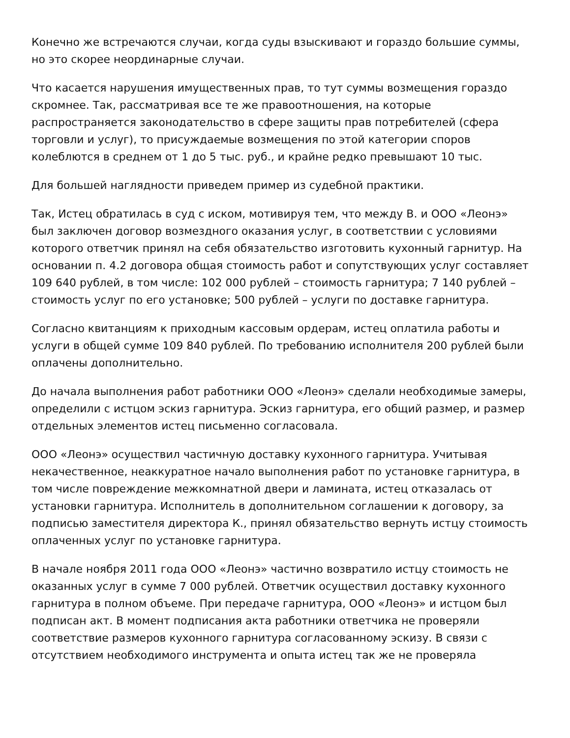Конечно же встречаются случаи, когда суды взыскивают и гораздо большие суммы, но это скорее неординарные случаи.
Что касается нарушения имущественных прав, то тут суммы возмещения гораздо скромнее. Так, рассматривая все те же правоотношения, на которые распространяется законодательство в сфере защиты прав потребителей (сфера торговли и услуг), то присуждаемые возмещения по этой категории споров колеблются в среднем от 1 до 5 тыс. руб., и крайне редко превышают 10 тыс.
Для большей наглядности приведем пример из судебной практики.
Так, Истец обратилась в суд с иском, мотивируя тем, что между В. и ООО «Леонэ» был заключен договор возмездного оказания услуг, в соответствии с условиями которого ответчик принял на себя обязательство изготовить кухонный гарнитур. На основании п. 4.2 договора общая стоимость работ и сопутствующих услуг составляет 109 640 рублей, в том числе: 102 000 рублей – стоимость гарнитура; 7 140 рублей – стоимость услуг по его установке; 500 рублей – услуги по доставке гарнитура.
Согласно квитанциям к приходным кассовым ордерам, истец оплатила работы и услуги в общей сумме 109 840 рублей. По требованию исполнителя 200 рублей были оплачены дополнительно.
До начала выполнения работ работники ООО «Леонэ» сделали необходимые замеры, определили с истцом эскиз гарнитура. Эскиз гарнитура, его общий размер, и размер отдельных элементов истец письменно согласовала.
ООО «Леонэ» осуществил частичную доставку кухонного гарнитура. Учитывая некачественное, неаккуратное начало выполнения работ по установке гарнитура, в том числе повреждение межкомнатной двери и ламината, истец отказалась от установки гарнитура. Исполнитель в дополнительном соглашении к договору, за подписью заместителя директора К., принял обязательство вернуть истцу стоимость оплаченных услуг по установке гарнитура.
В начале ноября 2011 года ООО «Леонэ» частично возвратило истцу стоимость не оказанных услуг в сумме 7 000 рублей. Ответчик осуществил доставку кухонного гарнитура в полном объеме. При передаче гарнитура, ООО «Леонэ» и истцом был подписан акт. В момент подписания акта работники ответчика не проверяли соответствие размеров кухонного гарнитура согласованному эскизу. В связи с отсутствием необходимого инструмента и опыта истец так же не проверяла